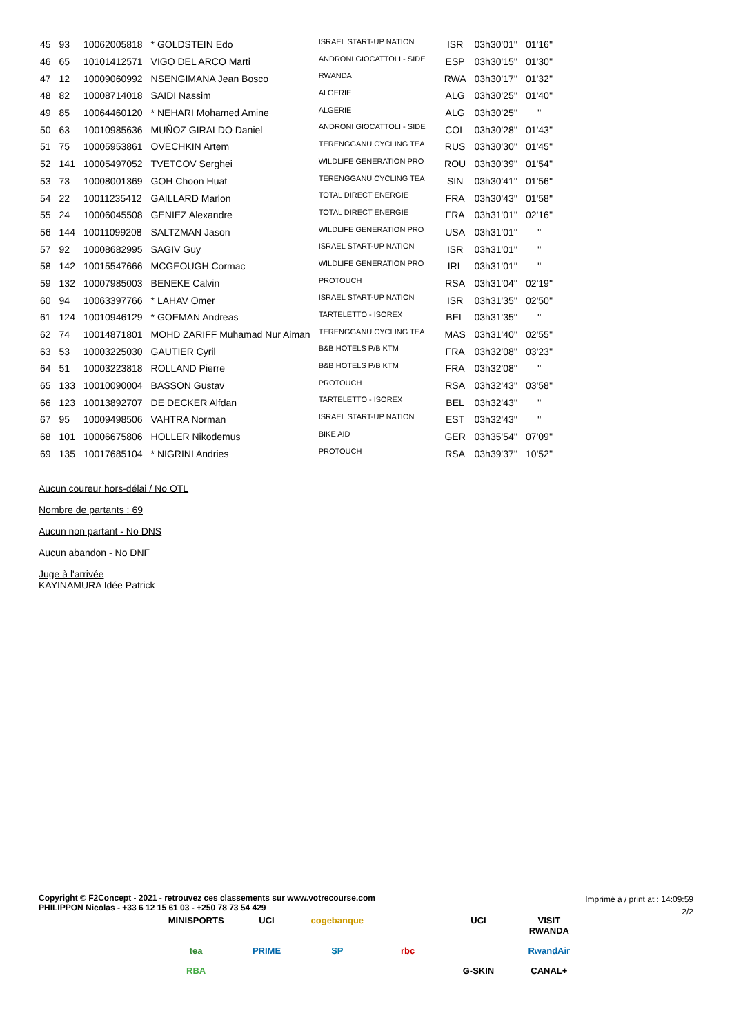| 45 | 93 | 10062005818 | * GOLDSTEIN Edo | ISRAEL START-UP NATION | ISR | 03h30'01'' | 01'16'' |
| 46 | 65 | 10101412571 | VIGO DEL ARCO Marti | ANDRONI GIOCATTOLI - SIDE | ESP | 03h30'15'' | 01'30'' |
| 47 | 12 | 10009060992 | NSENGIMANA Jean Bosco | RWANDA | RWA | 03h30'17'' | 01'32'' |
| 48 | 82 | 10008714018 | SAIDI Nassim | ALGERIE | ALG | 03h30'25'' | 01'40'' |
| 49 | 85 | 10064460120 | * NEHARI Mohamed Amine | ALGERIE | ALG | 03h30'25'' | '' |
| 50 | 63 | 10010985636 | MUÑOZ GIRALDO Daniel | ANDRONI GIOCATTOLI - SIDE | COL | 03h30'28'' | 01'43'' |
| 51 | 75 | 10005953861 | OVECHKIN Artem | TERENGGANU CYCLING TEA | RUS | 03h30'30'' | 01'45'' |
| 52 | 141 | 10005497052 | TVETCOV Serghei | WILDLIFE GENERATION PRO | ROU | 03h30'39'' | 01'54'' |
| 53 | 73 | 10008001369 | GOH Choon Huat | TERENGGANU CYCLING TEA | SIN | 03h30'41'' | 01'56'' |
| 54 | 22 | 10011235412 | GAILLARD Marlon | TOTAL DIRECT ENERGIE | FRA | 03h30'43'' | 01'58'' |
| 55 | 24 | 10006045508 | GENIEZ Alexandre | TOTAL DIRECT ENERGIE | FRA | 03h31'01'' | 02'16'' |
| 56 | 144 | 10011099208 | SALTZMAN Jason | WILDLIFE GENERATION PRO | USA | 03h31'01'' | '' |
| 57 | 92 | 10008682995 | SAGIV Guy | ISRAEL START-UP NATION | ISR | 03h31'01'' | '' |
| 58 | 142 | 10015547666 | MCGEOUGH Cormac | WILDLIFE GENERATION PRO | IRL | 03h31'01'' | '' |
| 59 | 132 | 10007985003 | BENEKE Calvin | PROTOUCH | RSA | 03h31'04'' | 02'19'' |
| 60 | 94 | 10063397766 | * LAHAV Omer | ISRAEL START-UP NATION | ISR | 03h31'35'' | 02'50'' |
| 61 | 124 | 10010946129 | * GOEMAN Andreas | TARTELETTO - ISOREX | BEL | 03h31'35'' | '' |
| 62 | 74 | 10014871801 | MOHD ZARIFF Muhamad Nur Aiman | TERENGGANU CYCLING TEA | MAS | 03h31'40'' | 02'55'' |
| 63 | 53 | 10003225030 | GAUTIER Cyril | B&B HOTELS P/B KTM | FRA | 03h32'08'' | 03'23'' |
| 64 | 51 | 10003223818 | ROLLAND Pierre | B&B HOTELS P/B KTM | FRA | 03h32'08'' | '' |
| 65 | 133 | 10010090004 | BASSON Gustav | PROTOUCH | RSA | 03h32'43'' | 03'58'' |
| 66 | 123 | 10013892707 | DE DECKER Alfdan | TARTELETTO - ISOREX | BEL | 03h32'43'' | '' |
| 67 | 95 | 10009498506 | VAHTRA Norman | ISRAEL START-UP NATION | EST | 03h32'43'' | '' |
| 68 | 101 | 10006675806 | HOLLER Nikodemus | BIKE AID | GER | 03h35'54'' | 07'09'' |
| 69 | 135 | 10017685104 | * NIGRINI Andries | PROTOUCH | RSA | 03h39'37'' | 10'52'' |
Aucun coureur hors-délai / No OTL
Nombre de partants : 69
Aucun non partant - No DNS
Aucun abandon - No DNF
Juge à l'arrivée
KAYINAMURA Idée Patrick
Copyright © F2Concept - 2021 - retrouvez ces classements sur www.votrecourse.com
PHILIPPON Nicolas - +33 6 12 15 61 03 - +250 78 73 54 429
Imprimé à / print at : 14:09:59
2/2
MINISPORTS UCI cogebanque UCI VISIT RWANDA tea PRIME SP rbc RwandAir RBA G-SKIN CANAL+